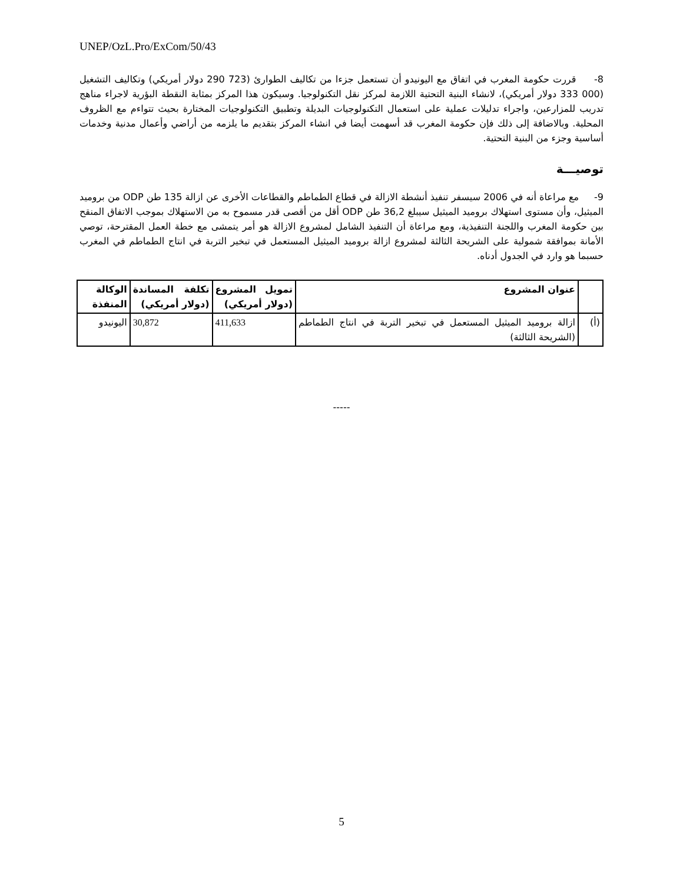UNEP/OzL.Pro/ExCom/50/43
8- قررت حكومة المغرب في اتفاق مع اليونيدو أن تستعمل جزءا من تكاليف الطوارئ (723 290 دولار أمريكي) وتكاليف التشغيل (000 333 دولار أمريكي)، لانشاء البنية التحتية اللازمة لمركز نقل التكنولوجيا. وسيكون هذا المركز بمثابة النقطة البؤرية لاجراء مناهج تدريب للمزارعين، واجراء تدليلات عملية على استعمال التكنولوجيات البديلة وتطبيق التكنولوجيات المختارة بحيث تتواءم مع الظروف المحلية. وبالاضافة إلى ذلك فإن حكومة المغرب قد أسهمت أيضا في انشاء المركز بتقديم ما يلزمه من أراضي وأعمال مدنية وخدمات أساسية وجزء من البنية التحتية.
توصيـــة
9- مع مراعاة أنه في 2006 سيسفر تنفيذ أنشطة الازالة في قطاع الطماطم والقطاعات الأخرى عن ازالة 135 طن ODP من بروميد الميثيل، وأن مستوى استهلاك بروميد الميثيل سيبلغ 36,2 طن ODP أقل من أقصى قدر مسموح به من الاستهلاك بموجب الاتفاق المنقح بين حكومة المغرب واللجنة التنفيذية، ومع مراعاة أن التنفيذ الشامل لمشروع الازالة هو أمر يتمشى مع خطة العمل المقترحة، توصي الأمانة بموافقة شمولية على الشريحة الثالثة لمشروع ازالة بروميد الميثيل المستعمل في تبخير التربة في انتاج الطماطم في المغرب حسبما هو وارد في الجدول أدناه.
| | عنوان المشروع | تمويل المشروع (دولار أمريكي) | تكلفة المساندة (دولار أمريكي) | الوكالة المنفذة |
| --- | --- | --- | --- | --- |
| (أ) | ازالة بروميد الميثيل المستعمل في تبخير التربة في انتاج الطماطم (الشريحة الثالثة) | 411,633 | 30,872 | اليونيدو |
-----
5